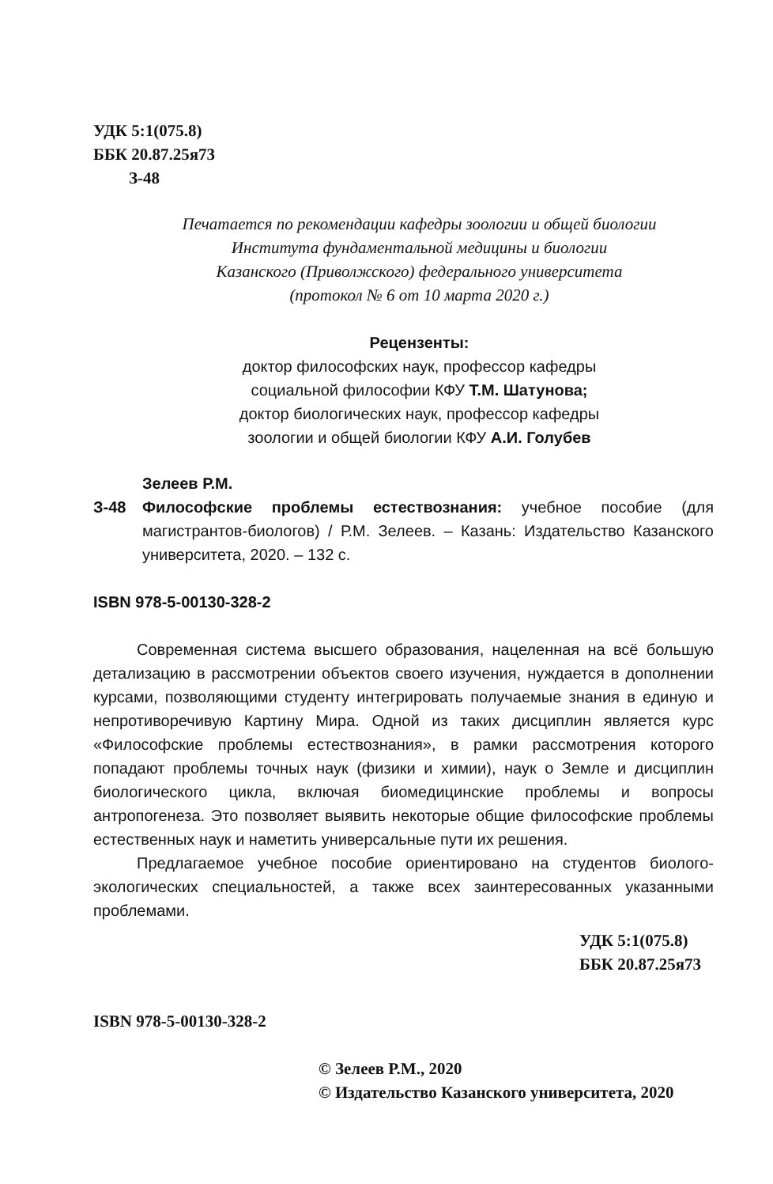УДК 5:1(075.8)
ББК 20.87.25я73
З-48
Печатается по рекомендации кафедры зоологии и общей биологии
Института фундаментальной медицины и биологии
Казанского (Приволжского) федерального университета
(протокол № 6 от 10 марта 2020 г.)
Рецензенты:
доктор философских наук, профессор кафедры
социальной философии КФУ Т.М. Шатунова;
доктор биологических наук, профессор кафедры
зоологии и общей биологии КФУ А.И. Голубев
З-48
Зелеев Р.М.
Философские проблемы естествознания: учебное пособие (для магистрантов-биологов) / Р.М. Зелеев. – Казань: Издательство Казанского университета, 2020. – 132 с.
ISBN 978-5-00130-328-2
Современная система высшего образования, нацеленная на всё большую детализацию в рассмотрении объектов своего изучения, нуждается в дополнении курсами, позволяющими студенту интегрировать получаемые знания в единую и непротиворечивую Картину Мира. Одной из таких дисциплин является курс «Философские проблемы естествознания», в рамки рассмотрения которого попадают проблемы точных наук (физики и химии), наук о Земле и дисциплин биологического цикла, включая биомедицинские проблемы и вопросы антропогенеза. Это позволяет выявить некоторые общие философские проблемы естественных наук и наметить универсальные пути их решения.
Предлагаемое учебное пособие ориентировано на студентов биолого-экологических специальностей, а также всех заинтересованных указанными проблемами.
УДК 5:1(075.8)
ББК 20.87.25я73
ISBN 978-5-00130-328-2
© Зелеев Р.М., 2020
© Издательство Казанского университета, 2020